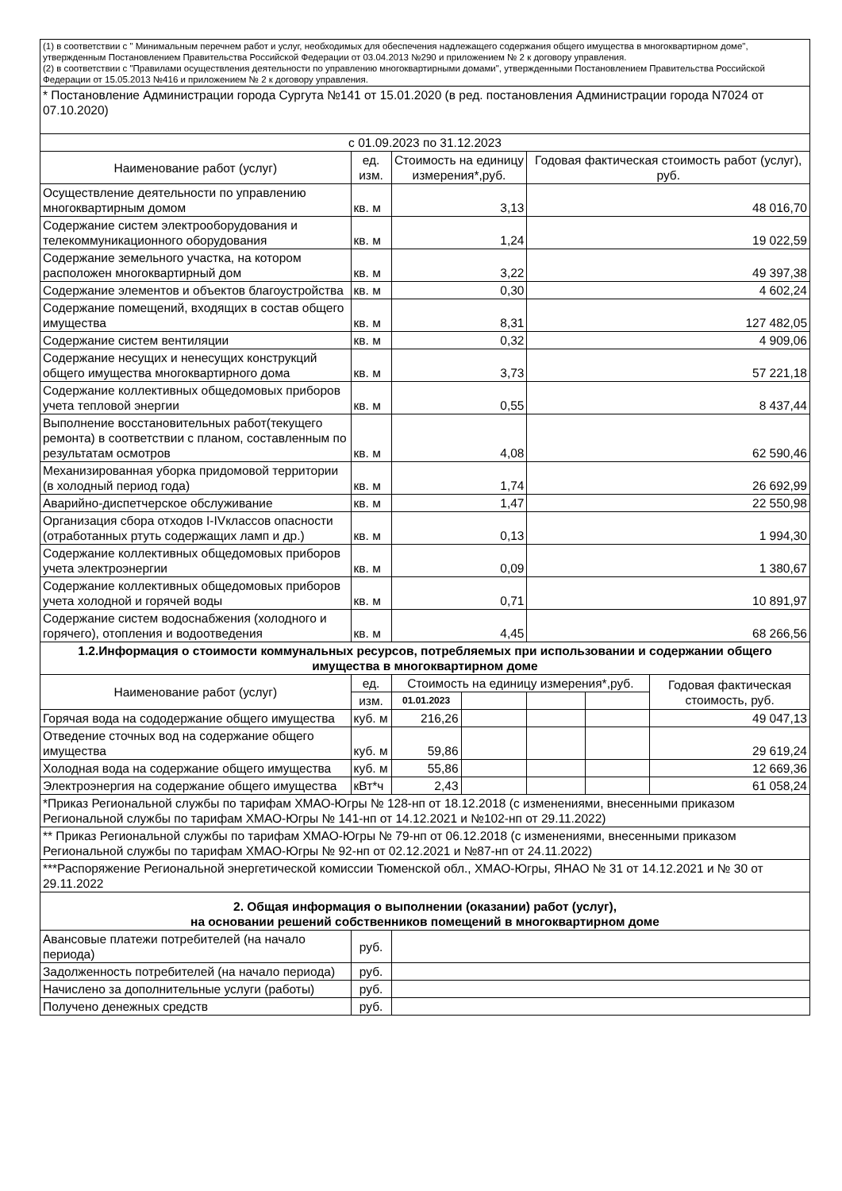| (1) в соответствии с " Минимальным перечнем работ и услуг, необходимых для обеспечения надлежащего содержания общего имущества в многоквартирном доме", утвержденным Постановлением Правительства Российской Федерации от 03.04.2013 №290 и приложением № 2 к договору управления. (2) в соответствии с "Правилами осуществления деятельности по управлению многоквартирными домами", утвержденными Постановлением Правительства Российской Федерации от 15.05.2013 №416 и приложением № 2 к договору управления. | | | | | | |
| * Постановление Администрации города Сургута №141 от 15.01.2020 (в ред. постановления Администрации города N7024 от 07.10.2020) | | | | | | |
| с 01.09.2023 по 31.12.2023 | | | | | | |
| Наименование работ (услуг) | ед. изм. | Стоимость на единицу измерения*,руб. | | Годовая фактическая стоимость работ (услуг), руб. | | |
| Осуществление деятельности по управлению многоквартирным домом | кв. м | 3,13 | | 48 016,70 | | |
| Содержание систем электрооборудования и телекоммуникационного оборудования | кв. м | 1,24 | | 19 022,59 | | |
| Содержание земельного участка, на котором расположен многоквартирный дом | кв. м | 3,22 | | 49 397,38 | | |
| Содержание элементов и объектов благоустройства | кв. м | 0,30 | | 4 602,24 | | |
| Содержание помещений, входящих в состав общего имущества | кв. м | 8,31 | | 127 482,05 | | |
| Содержание систем вентиляции | кв. м | 0,32 | | 4 909,06 | | |
| Содержание несущих и ненесущих конструкций общего имущества многоквартирного дома | кв. м | 3,73 | | 57 221,18 | | |
| Содержание коллективных общедомовых приборов учета тепловой энергии | кв. м | 0,55 | | 8 437,44 | | |
| Выполнение восстановительных работ(текущего ремонта) в соответствии с планом, составленным по результатам осмотров | кв. м | 4,08 | | 62 590,46 | | |
| Механизированная уборка придомовой территории (в холодный период года) | кв. м | 1,74 | | 26 692,99 | | |
| Аварийно-диспетчерское обслуживание | кв. м | 1,47 | | 22 550,98 | | |
| Организация сбора отходов I-IVклассов опасности (отработанных ртуть содержащих ламп и др.) | кв. м | 0,13 | | 1 994,30 | | |
| Содержание коллективных общедомовых приборов учета электроэнергии | кв. м | 0,09 | | 1 380,67 | | |
| Содержание коллективных общедомовых приборов учета холодной и горячей воды | кв. м | 0,71 | | 10 891,97 | | |
| Содержание систем водоснабжения (холодного и горячего), отопления и водоотведения | кв. м | 4,45 | | 68 266,56 | | |
| 1.2.Информация о стоимости коммунальных ресурсов, потребляемых при использовании и содержании общего имущества в многоквартирном доме | | | | | | |
| Наименование работ (услуг) | ед. | Стоимость на единицу измерения*,руб. | | | | Годовая фактическая стоимость, руб. |
| | изм. | 01.01.2023 | | | | |
| Горячая вода на сододержание общего имущества | куб. м | 216,26 | | | | 49 047,13 |
| Отведение сточных вод на содержание общего имущества | куб. м | 59,86 | | | | 29 619,24 |
| Холодная вода на содержание общего имущества | куб. м | 55,86 | | | | 12 669,36 |
| Электроэнергия на содержание общего имущества | кВт*ч | 2,43 | | | | 61 058,24 |
| *Приказ Региональной службы по тарифам ХМАО-Югры № 128-нп от 18.12.2018 (с изменениями, внесенными приказом Региональной службы по тарифам ХМАО-Югры № 141-нп от 14.12.2021 и №102-нп от 29.11.2022) | | | | | | |
| ** Приказ Региональной службы по тарифам ХМАО-Югры № 79-нп от 06.12.2018 (с изменениями, внесенными приказом Региональной службы по тарифам ХМАО-Югры № 92-нп от 02.12.2021 и №87-нп от 24.11.2022) | | | | | | |
| ***Распоряжение Региональной энергетической комиссии Тюменской обл., ХМАО-Югры, ЯНАО № 31 от 14.12.2021 и № 30 от 29.11.2022 | | | | | | |
| 2. Общая информация о выполнении (оказании) работ (услуг), на основании решений собственников помещений в многоквартирном доме | | | | | | |
| Авансовые платежи потребителей (на начало периода) | руб. | | | | | |
| Задолженность потребителей (на начало периода) | руб. | | | | | |
| Начислено за дополнительные услуги (работы) | руб. | | | | | |
| Получено денежных средств | руб. | | | | | |